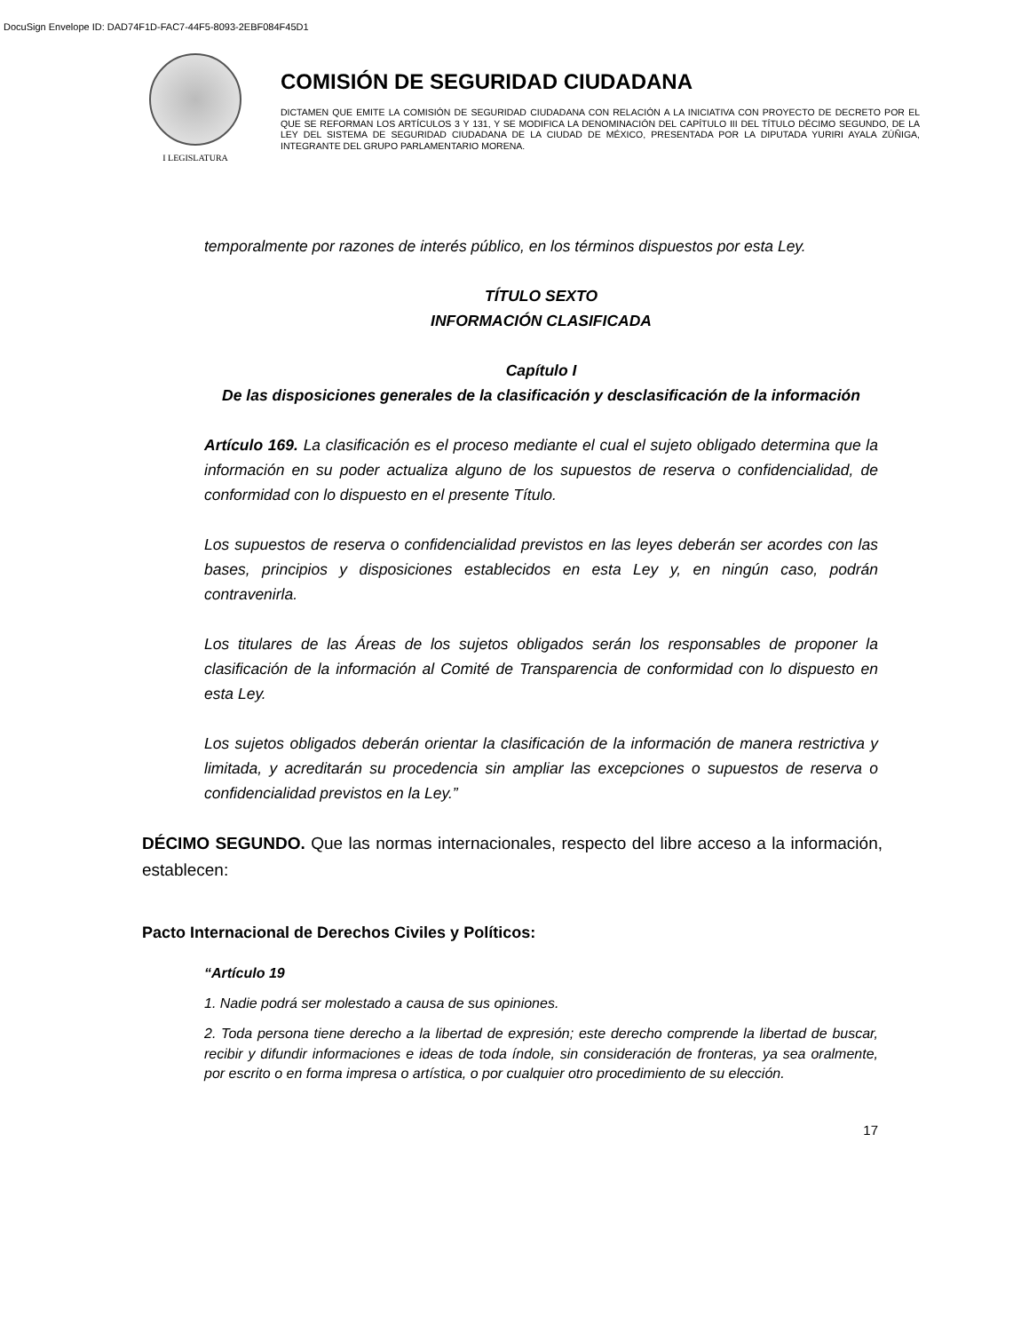DocuSign Envelope ID: DAD74F1D-FAC7-44F5-8093-2EBF084F45D1
I LEGISLATURA
COMISIÓN DE SEGURIDAD CIUDADANA
DICTAMEN QUE EMITE LA COMISIÓN DE SEGURIDAD CIUDADANA CON RELACIÓN A LA INICIATIVA CON PROYECTO DE DECRETO POR EL QUE SE REFORMAN LOS ARTÍCULOS 3 Y 131, Y SE MODIFICA LA DENOMINACIÓN DEL CAPÍTULO III DEL TÍTULO DÉCIMO SEGUNDO, DE LA LEY DEL SISTEMA DE SEGURIDAD CIUDADANA DE LA CIUDAD DE MÉXICO, PRESENTADA POR LA DIPUTADA YURIRI AYALA ZÚÑIGA, INTEGRANTE DEL GRUPO PARLAMENTARIO MORENA.
temporalmente por razones de interés público, en los términos dispuestos por esta Ley.
TÍTULO SEXTO
INFORMACIÓN CLASIFICADA
Capítulo I
De las disposiciones generales de la clasificación y desclasificación de la información
Artículo 169. La clasificación es el proceso mediante el cual el sujeto obligado determina que la información en su poder actualiza alguno de los supuestos de reserva o confidencialidad, de conformidad con lo dispuesto en el presente Título.
Los supuestos de reserva o confidencialidad previstos en las leyes deberán ser acordes con las bases, principios y disposiciones establecidos en esta Ley y, en ningún caso, podrán contravenirla.
Los titulares de las Áreas de los sujetos obligados serán los responsables de proponer la clasificación de la información al Comité de Transparencia de conformidad con lo dispuesto en esta Ley.
Los sujetos obligados deberán orientar la clasificación de la información de manera restrictiva y limitada, y acreditarán su procedencia sin ampliar las excepciones o supuestos de reserva o confidencialidad previstos en la Ley.”
DÉCIMO SEGUNDO. Que las normas internacionales, respecto del libre acceso a la información, establecen:
Pacto Internacional de Derechos Civiles y Políticos:
“Artículo 19
1. Nadie podrá ser molestado a causa de sus opiniones.
2. Toda persona tiene derecho a la libertad de expresión; este derecho comprende la libertad de buscar, recibir y difundir informaciones e ideas de toda índole, sin consideración de fronteras, ya sea oralmente, por escrito o en forma impresa o artística, o por cualquier otro procedimiento de su elección.
17